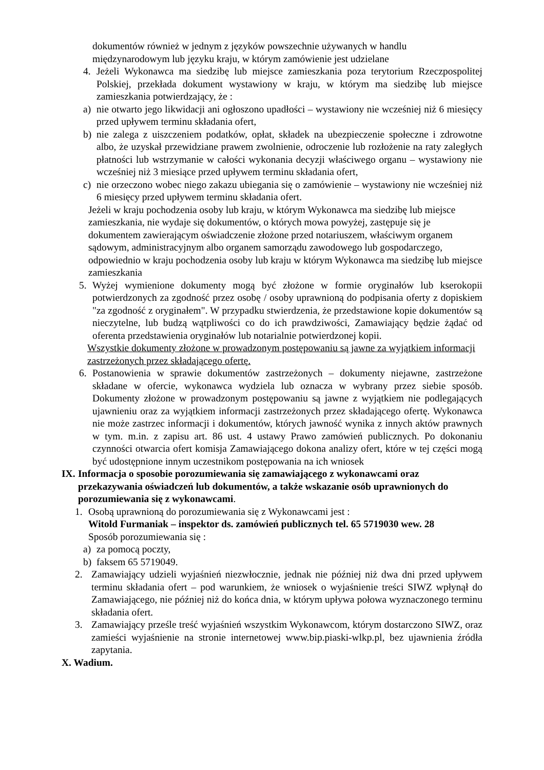dokumentów również w jednym z języków powszechnie używanych w handlu międzynarodowym lub języku kraju, w którym zamówienie jest udzielane
4. Jeżeli Wykonawca ma siedzibę lub miejsce zamieszkania poza terytorium Rzeczpospolitej Polskiej, przekłada dokument wystawiony w kraju, w którym ma siedzibę lub miejsce zamieszkania potwierdzający, że :
a) nie otwarto jego likwidacji ani ogłoszono upadłości – wystawiony nie wcześniej niż 6 miesięcy przed upływem terminu składania ofert,
b) nie zalega z uiszczeniem podatków, opłat, składek na ubezpieczenie społeczne i zdrowotne albo, że uzyskał przewidziane prawem zwolnienie, odroczenie lub rozłożenie na raty zaległych płatności lub wstrzymanie w całości wykonania decyzji właściwego organu – wystawiony nie wcześniej niż 3 miesiące przed upływem terminu składania ofert,
c) nie orzeczono wobec niego zakazu ubiegania się o zamówienie – wystawiony nie wcześniej niż 6 miesięcy przed upływem terminu składania ofert.
Jeżeli w kraju pochodzenia osoby lub kraju, w którym Wykonawca ma siedzibę lub miejsce zamieszkania, nie wydaje się dokumentów, o których mowa powyżej, zastępuje się je dokumentem zawierającym oświadczenie złożone przed notariuszem, właściwym organem sądowym, administracyjnym albo organem samorządu zawodowego lub gospodarczego, odpowiednio w kraju pochodzenia osoby lub kraju w którym Wykonawca ma siedzibę lub miejsce zamieszkania
5. Wyżej wymienione dokumenty mogą być złożone w formie oryginałów lub kserokopii potwierdzonych za zgodność przez osobę / osoby uprawnioną do podpisania oferty z dopiskiem "za zgodność z oryginałem". W przypadku stwierdzenia, że przedstawione kopie dokumentów są nieczytelne, lub budzą wątpliwości co do ich prawdziwości, Zamawiający będzie żądać od oferenta przedstawienia oryginałów lub notarialnie potwierdzonej kopii.
Wszystkie dokumenty złożone w prowadzonym postępowaniu są jawne za wyjątkiem informacji zastrzeżonych przez składającego ofertę.
6. Postanowienia w sprawie dokumentów zastrzeżonych – dokumenty niejawne, zastrzeżone składane w ofercie, wykonawca wydziela lub oznacza w wybrany przez siebie sposób. Dokumenty złożone w prowadzonym postępowaniu są jawne z wyjątkiem nie podlegających ujawnieniu oraz za wyjątkiem informacji zastrzeżonych przez składającego ofertę. Wykonawca nie może zastrzec informacji i dokumentów, których jawność wynika z innych aktów prawnych w tym. m.in. z zapisu art. 86 ust. 4 ustawy Prawo zamówień publicznych. Po dokonaniu czynności otwarcia ofert komisja Zamawiającego dokona analizy ofert, które w tej części mogą być udostępnione innym uczestnikom postępowania na ich wniosek
IX. Informacja o sposobie porozumiewania się zamawiającego z wykonawcami oraz przekazywania oświadczeń lub dokumentów, a także wskazanie osób uprawnionych do porozumiewania się z wykonawcami.
1. Osobą uprawnioną do porozumiewania się z Wykonawcami jest :
Witold Furmaniak – inspektor ds. zamówień publicznych tel. 65 5719030 wew. 28
Sposób porozumiewania się :
a) za pomocą poczty,
b) faksem 65 5719049.
2. Zamawiający udzieli wyjaśnień niezwłocznie, jednak nie później niż dwa dni przed upływem terminu składania ofert – pod warunkiem, że wniosek o wyjaśnienie treści SIWZ wpłynął do Zamawiającego, nie później niż do końca dnia, w którym upływa połowa wyznaczonego terminu składania ofert.
3. Zamawiający prześle treść wyjaśnień wszystkim Wykonawcom, którym dostarczono SIWZ, oraz zamieści wyjaśnienie na stronie internetowej www.bip.piaski-wlkp.pl, bez ujawnienia źródła zapytania.
X. Wadium.